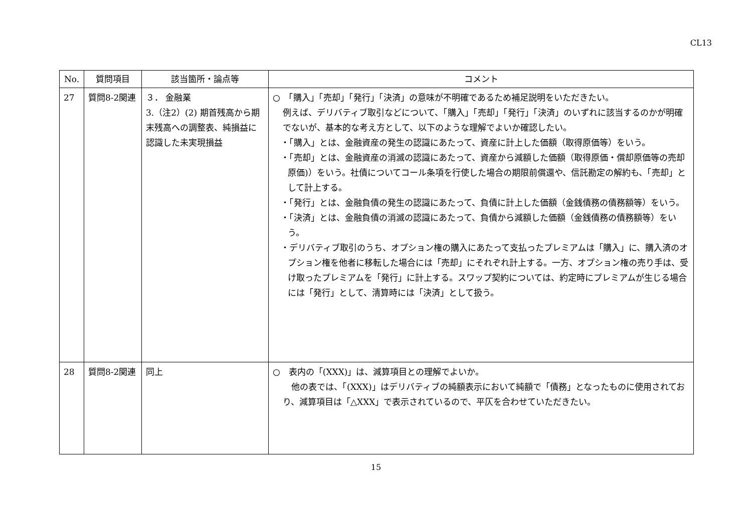CL13
| No. | 質問項目 | 該当箇所・論点等 | コメント |
| --- | --- | --- | --- |
| 27 | 質問8-2関連 | ３． 金融業 3.（注2）(2) 期首残高から期末残高への調整表、純損益に認識した未実現損益 | ○ 「購入」「売却」「発行」「決済」の意味が不明確であるため補足説明をいただきたい。 例えば、デリバティブ取引などについて、「購入」「売却」「発行」「決済」のいずれに該当するのかが明確でないが、基本的な考え方として、以下のような理解でよいか確認したい。 ・「購入」とは、金融資産の発生の認識にあたって、資産に計上した価額（取得原価等）をいう。 ・「売却」とは、金融資産の消滅の認識にあたって、資産から減額した価額（取得原価・償却原価等の売却原価)）をいう。社債についてコール条項を行使した場合の期限前償還や、信託勘定の解約も、「売却」として計上する。 ・「発行」とは、金融負債の発生の認識にあたって、負債に計上した価額（金銭債務の債務額等）をいう。 ・「決済」とは、金融負債の消滅の認識にあたって、負債から減額した価額（金銭債務の債務額等）をいう。 ・デリバティブ取引のうち、オプション権の購入にあたって支払ったプレミアムは「購入」に、購入済のオプション権を他者に移転した場合には「売却」にそれぞれ計上する。一方、オプション権の売り手は、受け取ったプレミアムを「発行」に計上する。スワップ契約については、約定時にプレミアムが生じる場合には「発行」として、清算時には「決済」として扱う。 |
| 28 | 質問8-2関連 | 同上 | ○ 表内の「(XXX)」は、減算項目との理解でよいか。 他の表では、「(XXX)」はデリバティブの純額表示において純額で「債務」となったものに使用されており、減算項目は「△XXX」で表示されているので、平仄を合わせていただきたい。 |
15